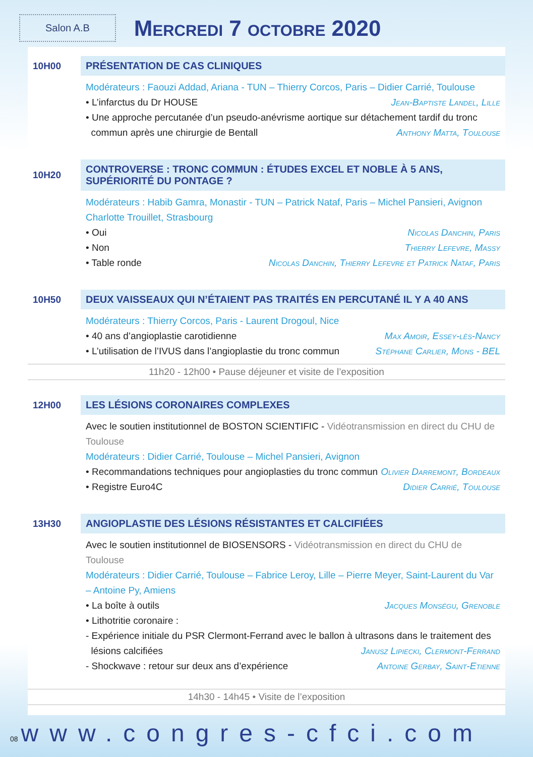Salon A.B
Mercredi 7 octobre 2020
10H00
PRÉSENTATION DE CAS CLINIQUES
Modérateurs : Faouzi Addad, Ariana - TUN – Thierry Corcos, Paris – Didier Carrié, Toulouse
• L’infarctus du Dr HOUSE Jean-Baptiste Landel, Lille
• Une approche percutanée d’un pseudo-anévrisme aortique sur détachement tardif du tronc
commun après une chirurgie de Bentall Anthony Matta, Toulouse
10H20
CONTROVERSE : TRONC COMMUN : ÉTUDES EXCEL ET NOBLE À 5 ANS, SUPÉRIORITÉ DU PONTAGE ?
Modérateurs : Habib Gamra, Monastir - TUN – Patrick Nataf, Paris – Michel Pansieri, Avignon Charlotte Trouillet, Strasbourg
• Oui Nicolas Danchin, Paris
• Non Thierry Lefevre, Massy
• Table ronde Nicolas Danchin, Thierry Lefevre et Patrick Nataf, Paris
10H50
DEUX VAISSEAUX QUI N’ÉTAIENT PAS TRAITÉS EN PERCUTANÉ IL Y A 40 ANS
Modérateurs : Thierry Corcos, Paris - Laurent Drogoul, Nice
• 40 ans d’angioplastie carotidienne Max Amoir, Essey-lès-Nancy
• L’utilisation de l’IVUS dans l’angioplastie du tronc commun Stéphane Carlier, Mons - BEL
11h20 - 12h00 • Pause déjeuner et visite de l’exposition
12H00
LES LÉSIONS CORONAIRES COMPLEXES
Avec le soutien institutionnel de BOSTON SCIENTIFIC - Vidéotransmission en direct du CHU de Toulouse
Modérateurs : Didier Carrié, Toulouse – Michel Pansieri, Avignon
• Recommandations techniques pour angioplasties du tronc commun Olivier Darremont, Bordeaux
• Registre Euro4C Didier Carrié, Toulouse
13H30
ANGIOPLASTIE DES LÉSIONS RÉSISTANTES ET CALCIFIÉES
Avec le soutien institutionnel de BIOSENSORS - Vidéotransmission en direct du CHU de Toulouse
Modérateurs : Didier Carrié, Toulouse – Fabrice Leroy, Lille – Pierre Meyer, Saint-Laurent du Var – Antoine Py, Amiens
• La boîte à outils Jacques Monségu, Grenoble
• Lithotritie coronaire :
- Expérience initiale du PSR Clermont-Ferrand avec le ballon à ultrasons dans le traitement des
lésions calcifiées Janusz Lipiecki, Clermont-Ferrand
- Shockwave : retour sur deux ans d’expérience Antoine Gerbay, Saint-Etienne
14h30 - 14h45 • Visite de l’exposition
08 www.congres-cfci.com